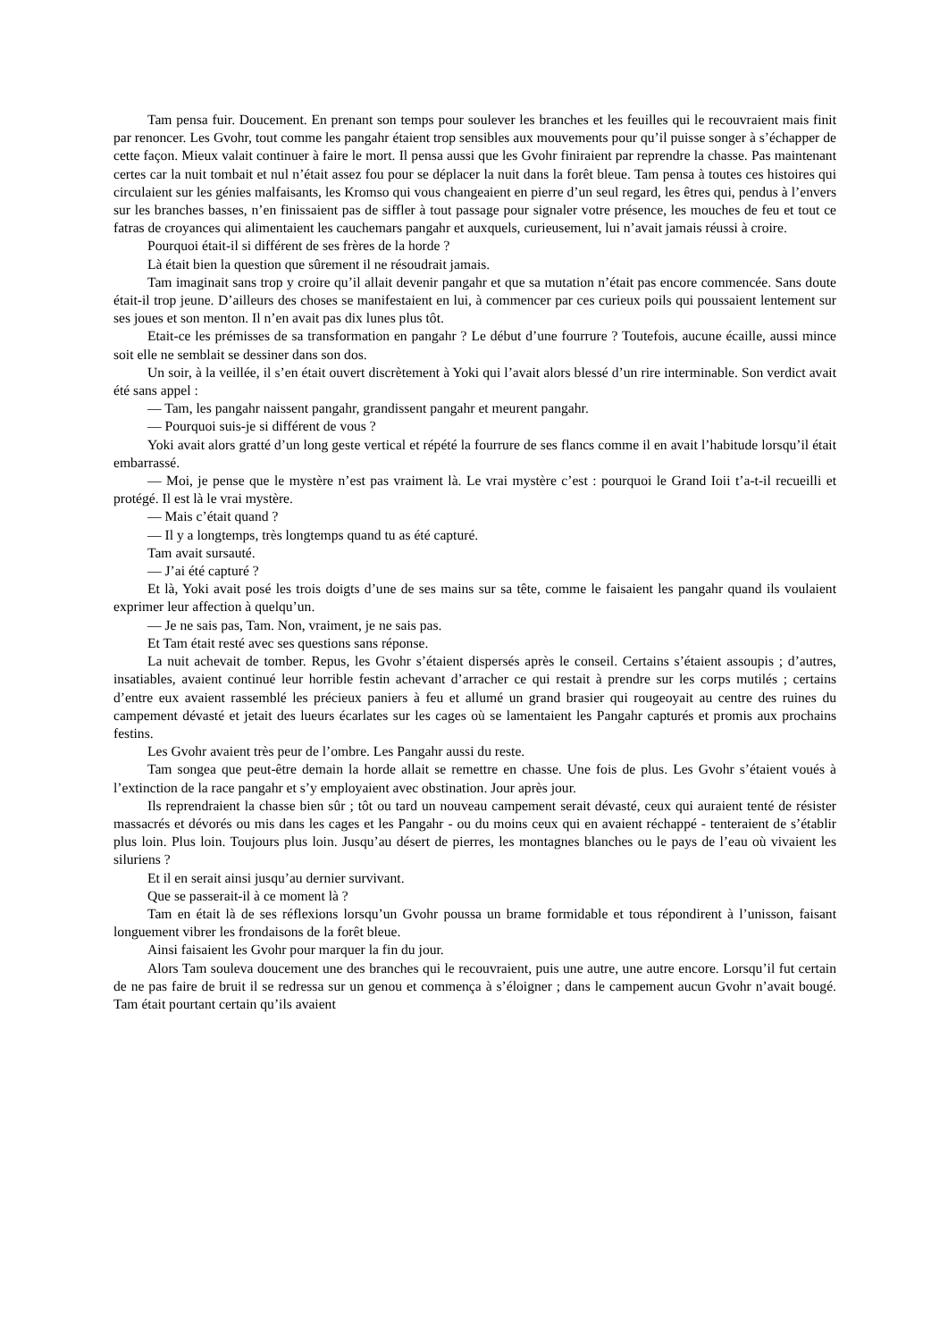Tam pensa fuir. Doucement. En prenant son temps pour soulever les branches et les feuilles qui le recouvraient mais finit par renoncer. Les Gvohr, tout comme les pangahr étaient trop sensibles aux mouvements pour qu’il puisse songer à s’échapper de cette façon. Mieux valait continuer à faire le mort. Il pensa aussi que les Gvohr finiraient par reprendre la chasse. Pas maintenant certes car la nuit tombait et nul n’était assez fou pour se déplacer la nuit dans la forêt bleue. Tam pensa à toutes ces histoires qui circulaient sur les génies malfaisants, les Kromso qui vous changeaient en pierre d’un seul regard, les êtres qui, pendus à l’envers sur les branches basses, n’en finissaient pas de siffler à tout passage pour signaler votre présence, les mouches de feu et tout ce fatras de croyances qui alimentaient les cauchemars pangahr et auxquels, curieusement, lui n’avait jamais réussi à croire.
Pourquoi était-il si différent de ses frères de la horde ?
Là était bien la question que sûrement il ne résoudrait jamais.
Tam imaginait sans trop y croire qu’il allait devenir pangahr et que sa mutation n’était pas encore commencée. Sans doute était-il trop jeune. D’ailleurs des choses se manifestaient en lui, à commencer par ces curieux poils qui poussaient lentement sur ses joues et son menton. Il n’en avait pas dix lunes plus tôt.
Etait-ce les prémisses de sa transformation en pangahr ? Le début d’une fourrure ? Toutefois, aucune écaille, aussi mince soit elle ne semblait se dessiner dans son dos.
Un soir, à la veillée, il s’en était ouvert discrètement à Yoki qui l’avait alors blessé d’un rire interminable. Son verdict avait été sans appel :
— Tam, les pangahr naissent pangahr, grandissent pangahr et meurent pangahr.
— Pourquoi suis-je si différent de vous ?
Yoki avait alors gratté d’un long geste vertical et répété la fourrure de ses flancs comme il en avait l’habitude lorsqu’il était embarrassé.
— Moi, je pense que le mystère n’est pas vraiment là. Le vrai mystère c’est : pourquoi le Grand Ioii t’a-t-il recueilli et protégé. Il est là le vrai mystère.
— Mais c’était quand ?
— Il y a longtemps, très longtemps quand tu as été capturé.
Tam avait sursauté.
— J’ai été capturé ?
Et là, Yoki avait posé les trois doigts d’une de ses mains sur sa tête, comme le faisaient les pangahr quand ils voulaient exprimer leur affection à quelqu’un.
— Je ne sais pas, Tam. Non, vraiment, je ne sais pas.
Et Tam était resté avec ses questions sans réponse.
La nuit achevait de tomber. Repus, les Gvohr s’étaient dispersés après le conseil. Certains s’étaient assoupis ; d’autres, insatiables, avaient continué leur horrible festin achevant d’arracher ce qui restait à prendre sur les corps mutilés ; certains d’entre eux avaient rassemblé les précieux paniers à feu et allumé un grand brasier qui rougeoyait au centre des ruines du campement dévasté et jetait des lueurs écarlates sur les cages où se lamentaient les Pangahr capturés et promis aux prochains festins.
Les Gvohr avaient très peur de l’ombre. Les Pangahr aussi du reste.
Tam songea que peut-être demain la horde allait se remettre en chasse. Une fois de plus. Les Gvohr s’étaient voués à l’extinction de la race pangahr et s’y employaient avec obstination. Jour après jour.
Ils reprendraient la chasse bien sûr ; tôt ou tard un nouveau campement serait dévasté, ceux qui auraient tenté de résister massacrés et dévorés ou mis dans les cages et les Pangahr - ou du moins ceux qui en avaient réchappé - tenteraient de s’établir plus loin. Plus loin. Toujours plus loin. Jusqu’au désert de pierres, les montagnes blanches ou le pays de l’eau où vivaient les siluriens ?
Et il en serait ainsi jusqu’au dernier survivant.
Que se passerait-il à ce moment là ?
Tam en était là de ses réflexions lorsqu’un Gvohr poussa un brame formidable et tous répondirent à l’unisson, faisant longuement vibrer les frondaisons de la forêt bleue.
Ainsi faisaient les Gvohr pour marquer la fin du jour.
Alors Tam souleva doucement une des branches qui le recouvraient, puis une autre, une autre encore. Lorsqu’il fut certain de ne pas faire de bruit il se redressa sur un genou et commença à s’éloigner ; dans le campement aucun Gvohr n’avait bougé. Tam était pourtant certain qu’ils avaient